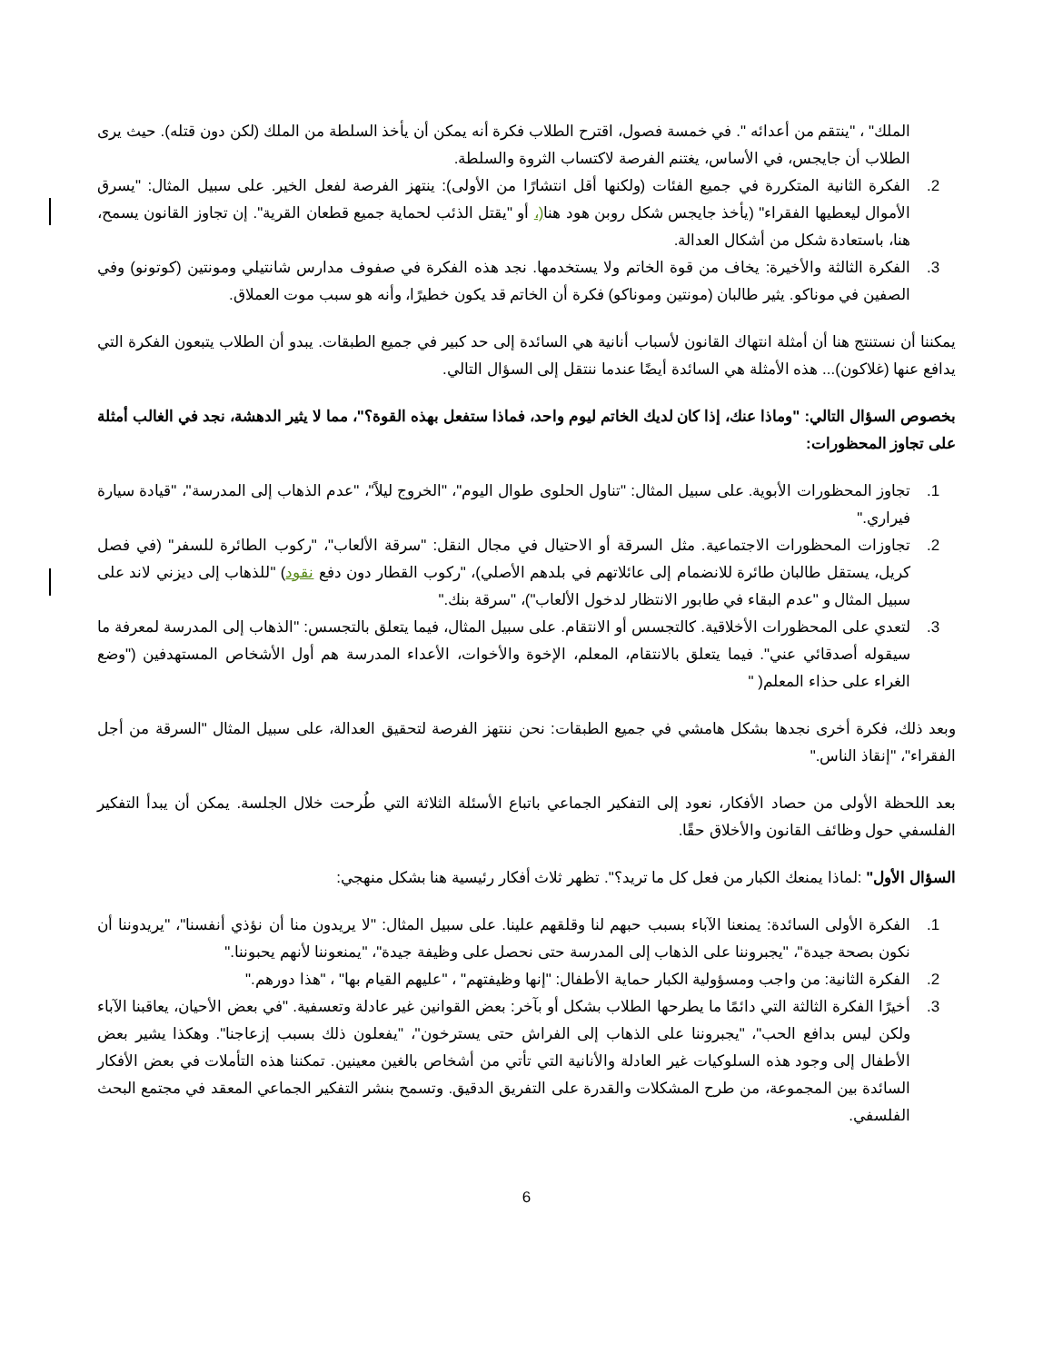الملك" ، "ينتقم من أعدائه ". في خمسة فصول، اقترح الطلاب فكرة أنه يمكن أن يأخذ السلطة من الملك (لكن دون قتله). حيث يرى الطلاب أن جايجس، في الأساس، يغتنم الفرصة لاكتساب الثروة والسلطة.
2. الفكرة الثانية المتكررة في جميع الفئات (ولكنها أقل انتشارًا من الأولى): ينتهز الفرصة لفعل الخير. على سبيل المثال: "يسرق الأموال ليعطيها الفقراء" (يأخذ جايجس شكل روبن هود هنا(، أو "يقتل الذئب لحماية جميع قطعان القرية". إن تجاوز القانون يسمح، هنا، باستعادة شكل من أشكال العدالة.
3. الفكرة الثالثة والأخيرة: يخاف من قوة الخاتم ولا يستخدمها. نجد هذه الفكرة في صفوف مدارس شانتيلي ومونتين (كوتونو) وفي الصفين في موناكو. يثير طالبان (مونتين وموناكو) فكرة أن الخاتم قد يكون خطيرًا، وأنه هو سبب موت العملاق.
يمكننا أن نستنتج هنا أن أمثلة انتهاك القانون لأسباب أنانية هي السائدة إلى حد كبير في جميع الطبقات. يبدو أن الطلاب يتبعون الفكرة التي يدافع عنها (غلاكون)... هذه الأمثلة هي السائدة أيضًا عندما ننتقل إلى السؤال التالي.
بخصوص السؤال التالي: "وماذا عنك، إذا كان لديك الخاتم ليوم واحد، فماذا ستفعل بهذه القوة؟"، مما لا يثير الدهشة، نجد في الغالب أمثلة على تجاوز المحظورات:
1. تجاوز المحظورات الأبوية. على سبيل المثال: "تناول الحلوى طوال اليوم"، "الخروج ليلاً"، "عدم الذهاب إلى المدرسة"، "قيادة سيارة فيراري."
2. تجاوزات المحظورات الاجتماعية. مثل السرقة أو الاحتيال في مجال النقل: "سرقة الألعاب"، "ركوب الطائرة للسفر" (في فصل كريل، يستقل طالبان طائرة للانضمام إلى عائلاتهم في بلدهم الأصلي)، "ركوب القطار دون دفع نقود) "للذهاب إلى ديزني لاند على سبيل المثال و "عدم البقاء في طابور الانتظار لدخول الألعاب")، "سرقة بنك."
3. لتعدي على المحظورات الأخلاقية. كالتجسس أو الانتقام. على سبيل المثال، فيما يتعلق بالتجسس: "الذهاب إلى المدرسة لمعرفة ما سيقوله أصدقائي عني". فيما يتعلق بالانتقام، المعلم، الإخوة والأخوات، الأعداء المدرسة هم أول الأشخاص المستهدفين ("وضع الغراء على حذاء المعلم( "
وبعد ذلك، فكرة أخرى نجدها بشكل هامشي في جميع الطبقات: نحن ننتهز الفرصة لتحقيق العدالة، على سبيل المثال "السرقة من أجل الفقراء"، "إنقاذ الناس."
بعد اللحظة الأولى من حصاد الأفكار، نعود إلى التفكير الجماعي باتباع الأسئلة الثلاثة التي طُرحت خلال الجلسة. يمكن أن يبدأ التفكير الفلسفي حول وظائف القانون والأخلاق حقًا.
السؤال الأول" :لماذا يمنعك الكبار من فعل كل ما تريد؟". تظهر ثلاث أفكار رئيسية هنا بشكل منهجي:
1. الفكرة الأولى السائدة: يمنعنا الآباء بسبب حبهم لنا وقلقهم علينا. على سبيل المثال: "لا يريدون منا أن نؤذي أنفسنا"، "يريدوننا أن نكون بصحة جيدة"، "يجبروننا على الذهاب إلى المدرسة حتى نحصل على وظيفة جيدة"، "يمنعوننا لأنهم يحبوننا."
2. الفكرة الثانية: من واجب ومسؤولية الكبار حماية الأطفال: "إنها وظيفتهم" ، "عليهم القيام بها" ، "هذا دورهم."
3. أخيرًا الفكرة الثالثة التي دائمًا ما يطرحها الطلاب بشكل أو بآخر: بعض القوانين غير عادلة وتعسفية. "في بعض الأحيان، يعاقبنا الآباء ولكن ليس بدافع الحب"، "يجبروننا على الذهاب إلى الفراش حتى يسترخون"، "يفعلون ذلك بسبب إزعاجنا". وهكذا يشير بعض الأطفال إلى وجود هذه السلوكيات غير العادلة والأنانية التي تأتي من أشخاص بالغين معينين. تمكننا هذه التأملات في بعض الأفكار السائدة بين المجموعة، من طرح المشكلات والقدرة على التفريق الدقيق. وتسمح بنشر التفكير الجماعي المعقد في مجتمع البحث الفلسفي.
6